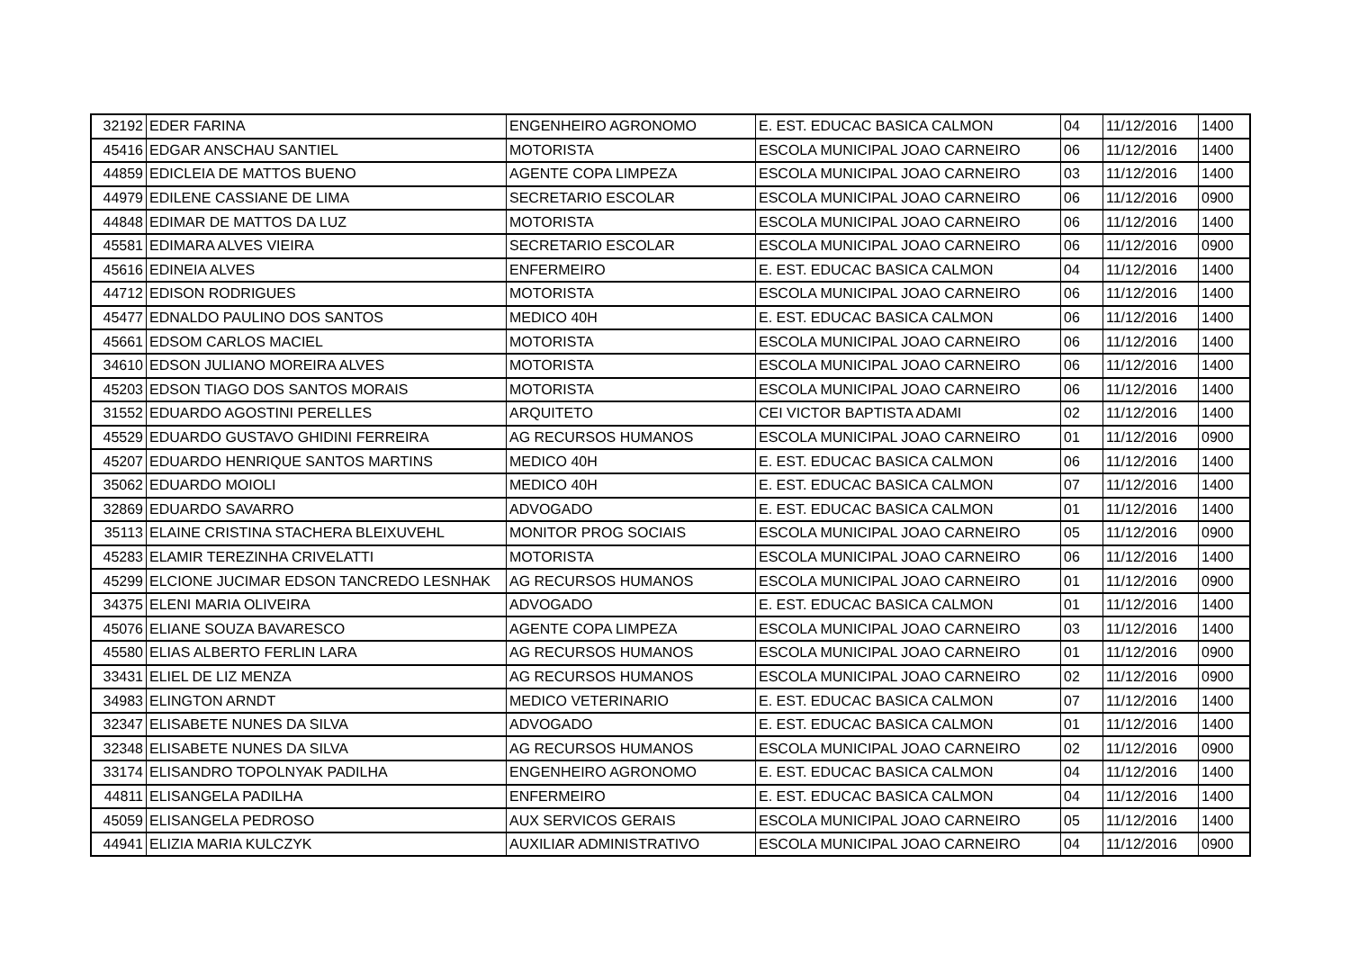| 32192 | EDER FARINA | ENGENHEIRO AGRONOMO | E. EST. EDUCAC BASICA CALMON | 04 | 11/12/2016 | 1400 |
| 45416 | EDGAR ANSCHAU SANTIEL | MOTORISTA | ESCOLA MUNICIPAL JOAO CARNEIRO | 06 | 11/12/2016 | 1400 |
| 44859 | EDICLEIA DE MATTOS BUENO | AGENTE COPA LIMPEZA | ESCOLA MUNICIPAL JOAO CARNEIRO | 03 | 11/12/2016 | 1400 |
| 44979 | EDILENE CASSIANE DE LIMA | SECRETARIO ESCOLAR | ESCOLA MUNICIPAL JOAO CARNEIRO | 06 | 11/12/2016 | 0900 |
| 44848 | EDIMAR DE MATTOS DA LUZ | MOTORISTA | ESCOLA MUNICIPAL JOAO CARNEIRO | 06 | 11/12/2016 | 1400 |
| 45581 | EDIMARA ALVES VIEIRA | SECRETARIO ESCOLAR | ESCOLA MUNICIPAL JOAO CARNEIRO | 06 | 11/12/2016 | 0900 |
| 45616 | EDINEIA ALVES | ENFERMEIRO | E. EST. EDUCAC BASICA CALMON | 04 | 11/12/2016 | 1400 |
| 44712 | EDISON RODRIGUES | MOTORISTA | ESCOLA MUNICIPAL JOAO CARNEIRO | 06 | 11/12/2016 | 1400 |
| 45477 | EDNALDO PAULINO DOS SANTOS | MEDICO 40H | E. EST. EDUCAC BASICA CALMON | 06 | 11/12/2016 | 1400 |
| 45661 | EDSOM CARLOS MACIEL | MOTORISTA | ESCOLA MUNICIPAL JOAO CARNEIRO | 06 | 11/12/2016 | 1400 |
| 34610 | EDSON JULIANO MOREIRA ALVES | MOTORISTA | ESCOLA MUNICIPAL JOAO CARNEIRO | 06 | 11/12/2016 | 1400 |
| 45203 | EDSON TIAGO DOS SANTOS MORAIS | MOTORISTA | ESCOLA MUNICIPAL JOAO CARNEIRO | 06 | 11/12/2016 | 1400 |
| 31552 | EDUARDO AGOSTINI PERELLES | ARQUITETO | CEI VICTOR BAPTISTA ADAMI | 02 | 11/12/2016 | 1400 |
| 45529 | EDUARDO GUSTAVO GHIDINI FERREIRA | AG RECURSOS HUMANOS | ESCOLA MUNICIPAL JOAO CARNEIRO | 01 | 11/12/2016 | 0900 |
| 45207 | EDUARDO HENRIQUE SANTOS MARTINS | MEDICO 40H | E. EST. EDUCAC BASICA CALMON | 06 | 11/12/2016 | 1400 |
| 35062 | EDUARDO MOIOLI | MEDICO 40H | E. EST. EDUCAC BASICA CALMON | 07 | 11/12/2016 | 1400 |
| 32869 | EDUARDO SAVARRO | ADVOGADO | E. EST. EDUCAC BASICA CALMON | 01 | 11/12/2016 | 1400 |
| 35113 | ELAINE CRISTINA STACHERA BLEIXUVEHL | MONITOR PROG SOCIAIS | ESCOLA MUNICIPAL JOAO CARNEIRO | 05 | 11/12/2016 | 0900 |
| 45283 | ELAMIR TEREZINHA CRIVELATTI | MOTORISTA | ESCOLA MUNICIPAL JOAO CARNEIRO | 06 | 11/12/2016 | 1400 |
| 45299 | ELCIONE JUCIMAR EDSON TANCREDO LESNHAK | AG RECURSOS HUMANOS | ESCOLA MUNICIPAL JOAO CARNEIRO | 01 | 11/12/2016 | 0900 |
| 34375 | ELENI MARIA OLIVEIRA | ADVOGADO | E. EST. EDUCAC BASICA CALMON | 01 | 11/12/2016 | 1400 |
| 45076 | ELIANE SOUZA BAVARESCO | AGENTE COPA LIMPEZA | ESCOLA MUNICIPAL JOAO CARNEIRO | 03 | 11/12/2016 | 1400 |
| 45580 | ELIAS ALBERTO FERLIN LARA | AG RECURSOS HUMANOS | ESCOLA MUNICIPAL JOAO CARNEIRO | 01 | 11/12/2016 | 0900 |
| 33431 | ELIEL DE LIZ MENZA | AG RECURSOS HUMANOS | ESCOLA MUNICIPAL JOAO CARNEIRO | 02 | 11/12/2016 | 0900 |
| 34983 | ELINGTON ARNDT | MEDICO VETERINARIO | E. EST. EDUCAC BASICA CALMON | 07 | 11/12/2016 | 1400 |
| 32347 | ELISABETE NUNES DA SILVA | ADVOGADO | E. EST. EDUCAC BASICA CALMON | 01 | 11/12/2016 | 1400 |
| 32348 | ELISABETE NUNES DA SILVA | AG RECURSOS HUMANOS | ESCOLA MUNICIPAL JOAO CARNEIRO | 02 | 11/12/2016 | 0900 |
| 33174 | ELISANDRO TOPOLNYAK PADILHA | ENGENHEIRO AGRONOMO | E. EST. EDUCAC BASICA CALMON | 04 | 11/12/2016 | 1400 |
| 44811 | ELISANGELA PADILHA | ENFERMEIRO | E. EST. EDUCAC BASICA CALMON | 04 | 11/12/2016 | 1400 |
| 45059 | ELISANGELA PEDROSO | AUX SERVICOS GERAIS | ESCOLA MUNICIPAL JOAO CARNEIRO | 05 | 11/12/2016 | 1400 |
| 44941 | ELIZIA MARIA KULCZYK | AUXILIAR ADMINISTRATIVO | ESCOLA MUNICIPAL JOAO CARNEIRO | 04 | 11/12/2016 | 0900 |